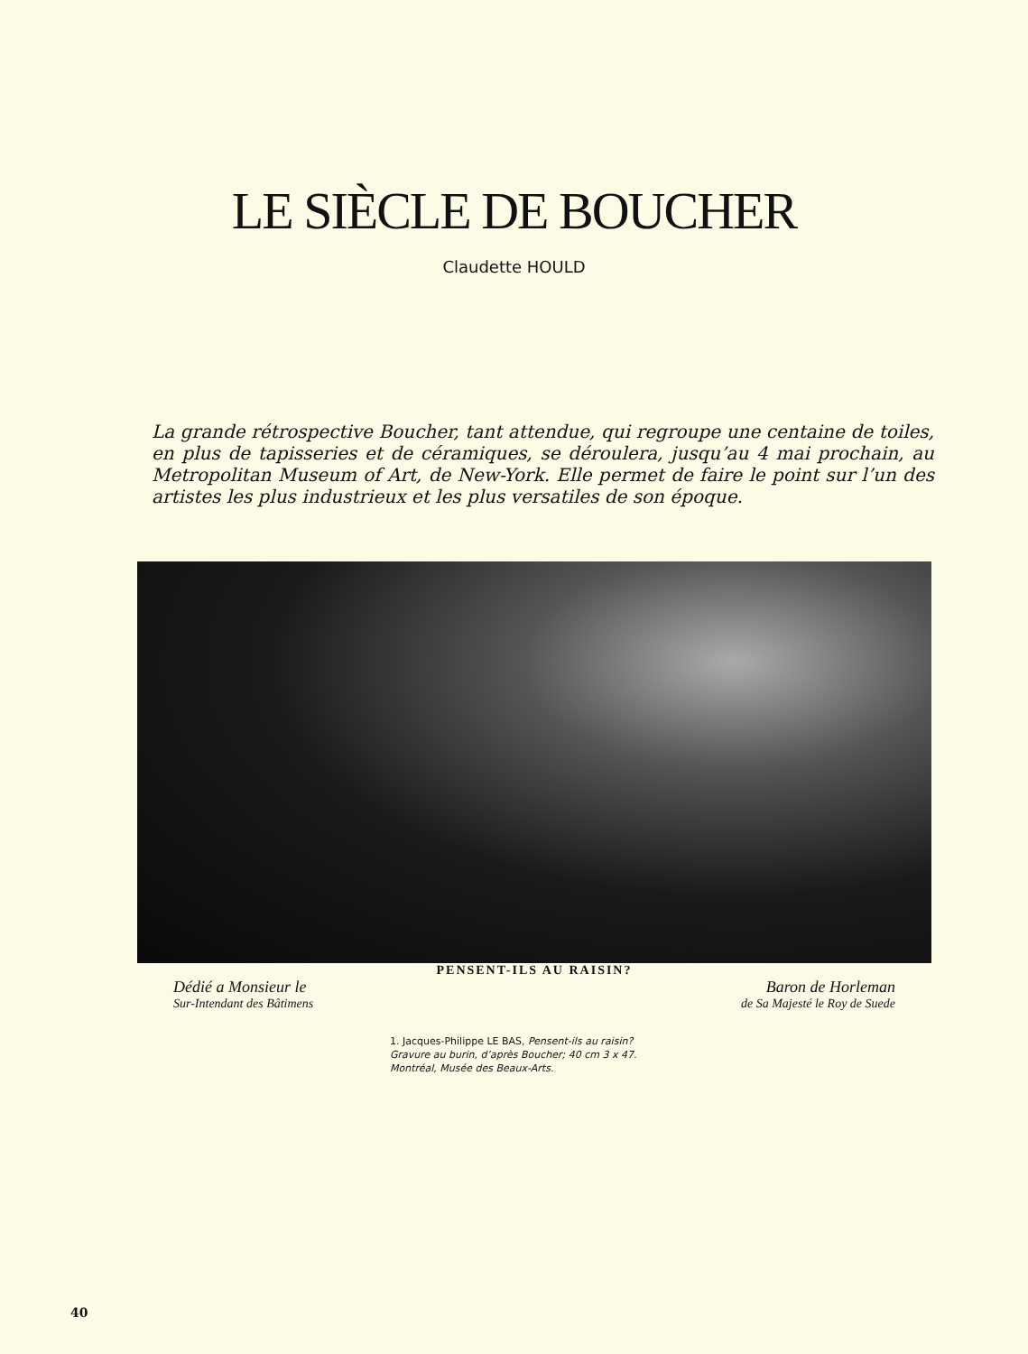LE SIÈCLE DE BOUCHER
Claudette HOULD
La grande rétrospective Boucher, tant attendue, qui regroupe une centaine de toiles, en plus de tapisseries et de céramiques, se déroulera, jusqu’au 4 mai prochain, au Metropolitan Museum of Art, de New-York. Elle permet de faire le point sur l’un des artistes les plus industrieux et les plus versatiles de son époque.
PENSENT-ILS AU RAISIN?
Dédié a Monsieur le Baron de Horleman
Sur-Intendant des Bâtimens de Sa Majesté le Roy de Suede
1. Jacques-Philippe LE BAS, Pensent-ils au raisin?
Gravure au burin, d’après Boucher; 40 cm 3 x 47.
Montréal, Musée des Beaux-Arts.
40